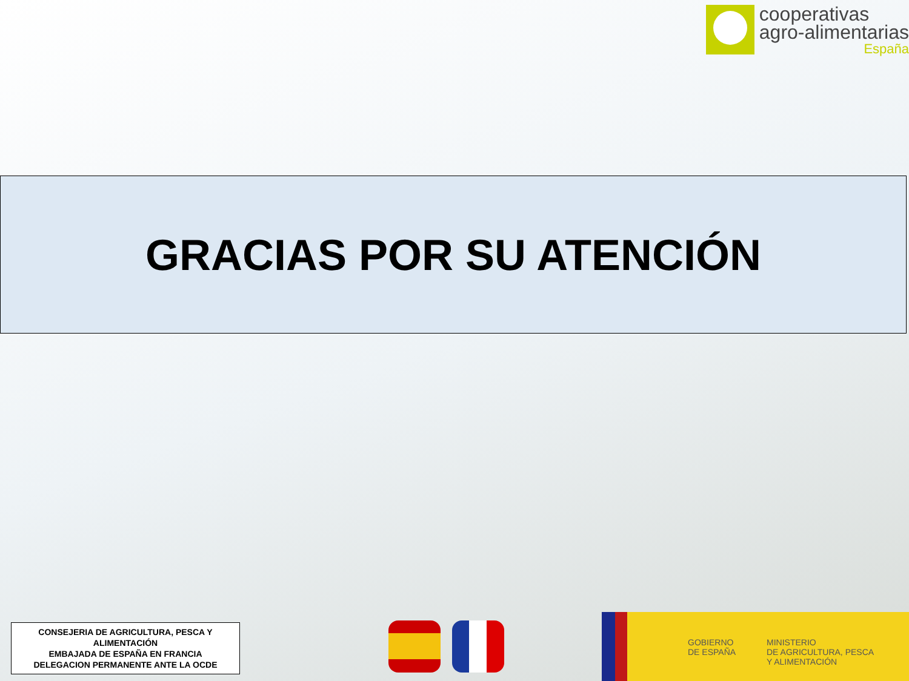cooperativas
agro-alimentarias
España
GRACIAS POR SU ATENCIÓN
CONSEJERIA DE AGRICULTURA, PESCA Y ALIMENTACIÓN
EMBAJADA DE ESPAÑA EN FRANCIA
DELEGACION PERMANENTE ANTE LA OCDE
GOBIERNO
DE ESPAÑA
MINISTERIO
DE AGRICULTURA, PESCA
Y ALIMENTACIÓN